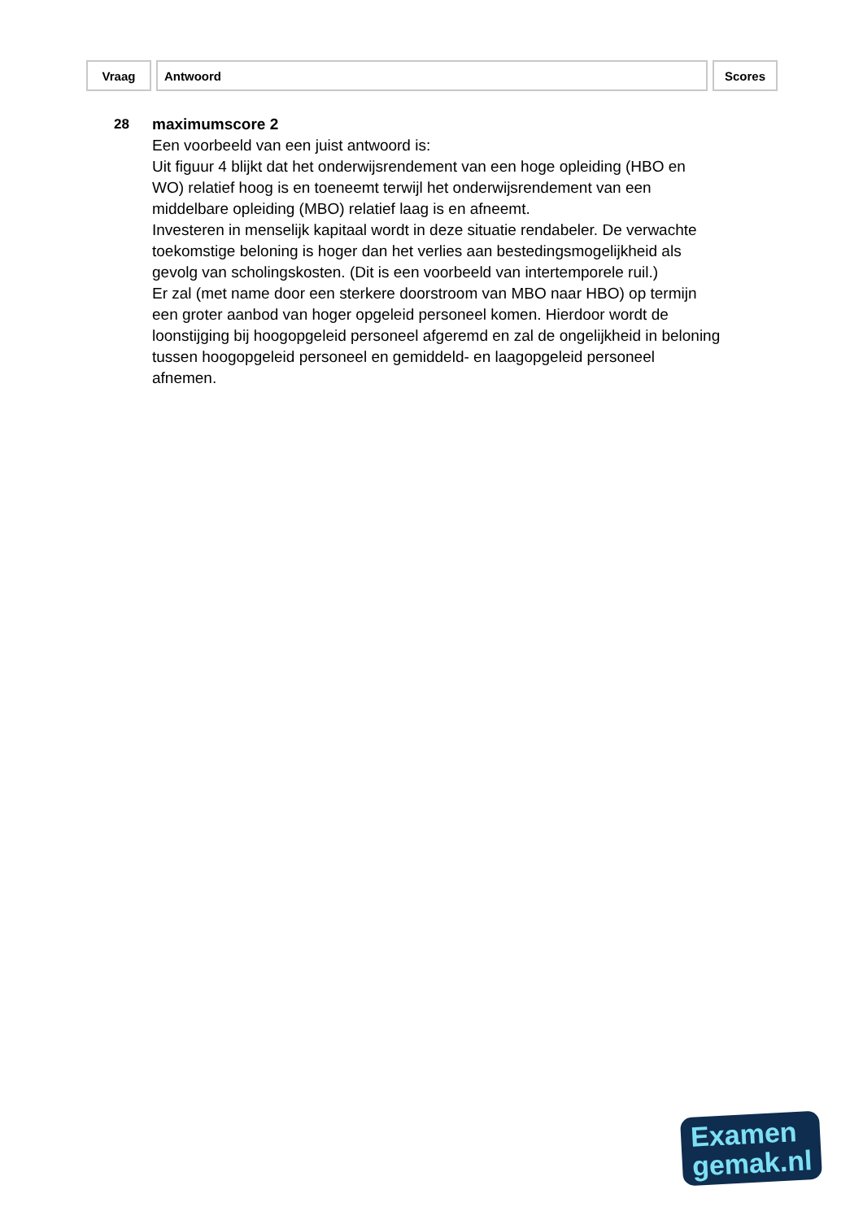| Vraag | Antwoord | Scores |
| --- | --- | --- |
28 maximumscore 2
Een voorbeeld van een juist antwoord is:
Uit figuur 4 blijkt dat het onderwijsrendement van een hoge opleiding (HBO en WO) relatief hoog is en toeneemt terwijl het onderwijsrendement van een middelbare opleiding (MBO) relatief laag is en afneemt.
Investeren in menselijk kapitaal wordt in deze situatie rendabeler. De verwachte toekomstige beloning is hoger dan het verlies aan bestedingsmogelijkheid als gevolg van scholingskosten. (Dit is een voorbeeld van intertemporele ruil.)
Er zal (met name door een sterkere doorstroom van MBO naar HBO) op termijn een groter aanbod van hoger opgeleid personeel komen. Hierdoor wordt de loonstijging bij hoogopgeleid personeel afgeremd en zal de ongelijkheid in beloning tussen hoogopgeleid personeel en gemiddeld- en laagopgeleid personeel afnemen.
Examen
gemak.nl